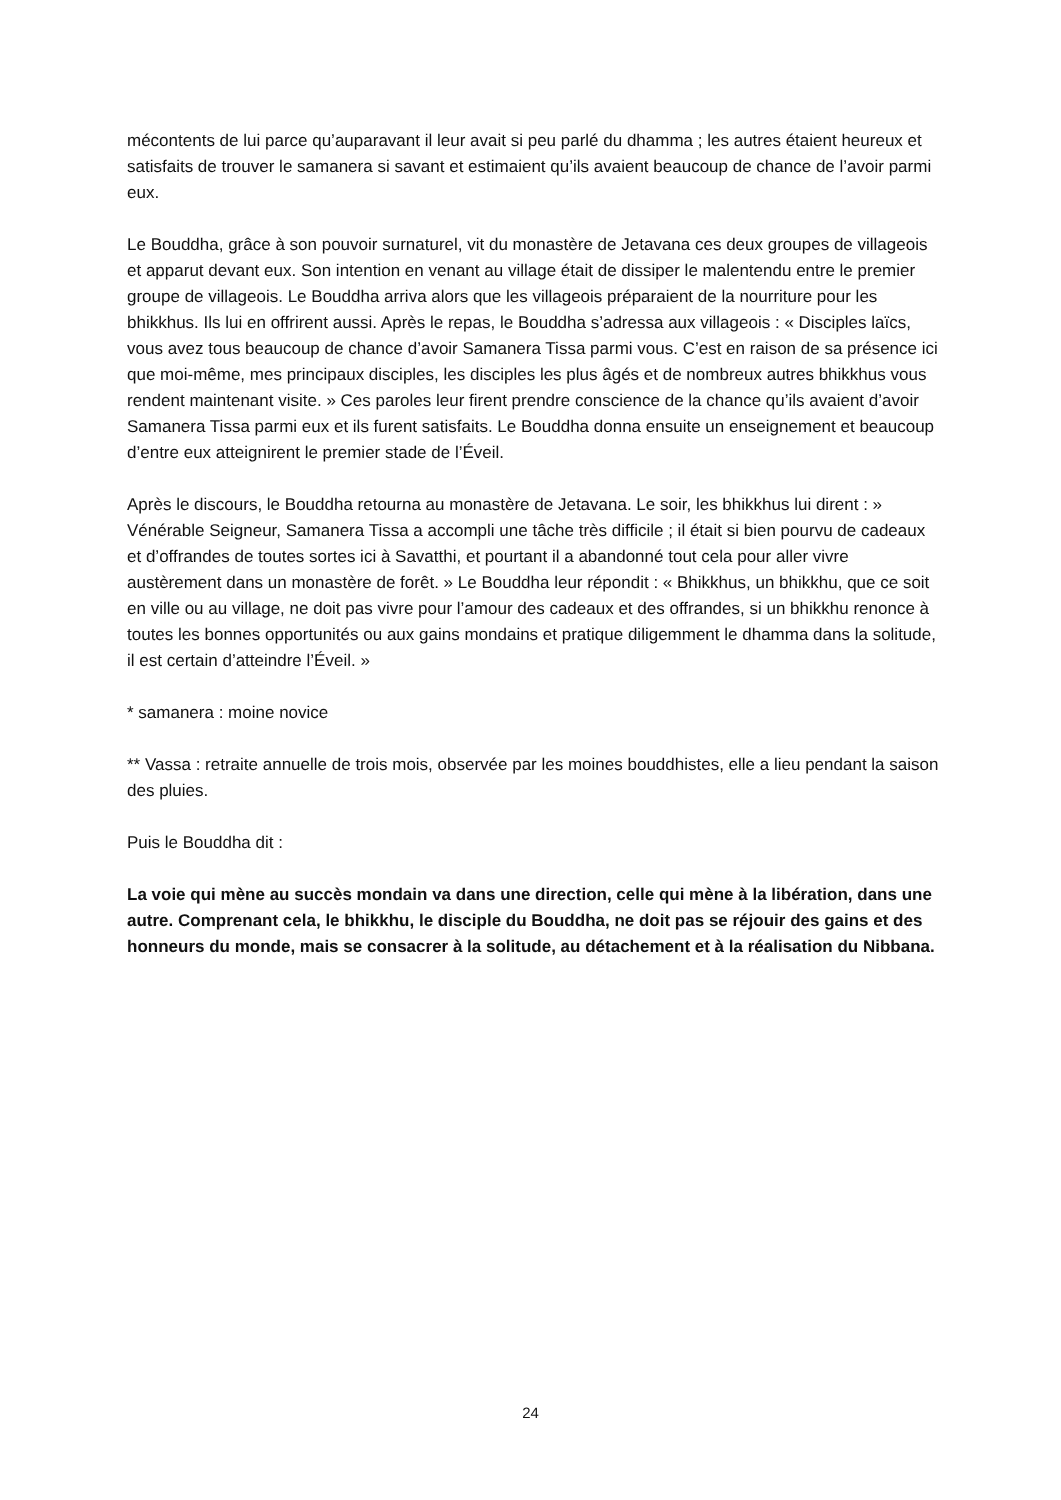mécontents de lui parce qu’auparavant il leur avait si peu parlé du dhamma ; les autres étaient heureux et satisfaits de trouver le samanera si savant et estimaient qu’ils avaient beaucoup de chance de l’avoir parmi eux.
Le Bouddha, grâce à son pouvoir surnaturel, vit du monastère de Jetavana ces deux groupes de villageois et apparut devant eux. Son intention en venant au village était de dissiper le malentendu entre le premier groupe de villageois. Le Bouddha arriva alors que les villageois préparaient de la nourriture pour les bhikkhus. Ils lui en offrirent aussi. Après le repas, le Bouddha s’adressa aux villageois : « Disciples laïcs, vous avez tous beaucoup de chance d’avoir Samanera Tissa parmi vous. C’est en raison de sa présence ici que moi-même, mes principaux disciples, les disciples les plus âgés et de nombreux autres bhikkhus vous rendent maintenant visite. » Ces paroles leur firent prendre conscience de la chance qu’ils avaient d’avoir Samanera Tissa parmi eux et ils furent satisfaits. Le Bouddha donna ensuite un enseignement et beaucoup d’entre eux atteignirent le premier stade de l’Éveil.
Après le discours, le Bouddha retourna au monastère de Jetavana. Le soir, les bhikkhus lui dirent : » Vénérable Seigneur, Samanera Tissa a accompli une tâche très difficile ; il était si bien pourvu de cadeaux et d’offrandes de toutes sortes ici à Savatthi, et pourtant il a abandonné tout cela pour aller vivre austèrement dans un monastère de forêt. » Le Bouddha leur répondit : « Bhikkhus, un bhikkhu, que ce soit en ville ou au village, ne doit pas vivre pour l’amour des cadeaux et des offrandes, si un bhikkhu renonce à toutes les bonnes opportunités ou aux gains mondains et pratique diligemment le dhamma dans la solitude, il est certain d’atteindre l’Éveil. »
* samanera : moine novice
** Vassa : retraite annuelle de trois mois, observée par les moines bouddhistes, elle a lieu pendant la saison des pluies.
Puis le Bouddha dit :
La voie qui mène au succès mondain va dans une direction, celle qui mène à la libération, dans une autre. Comprenant cela, le bhikkhu, le disciple du Bouddha, ne doit pas se réjouir des gains et des honneurs du monde, mais se consacrer à la solitude, au détachement et à la réalisation du Nibbana.
24